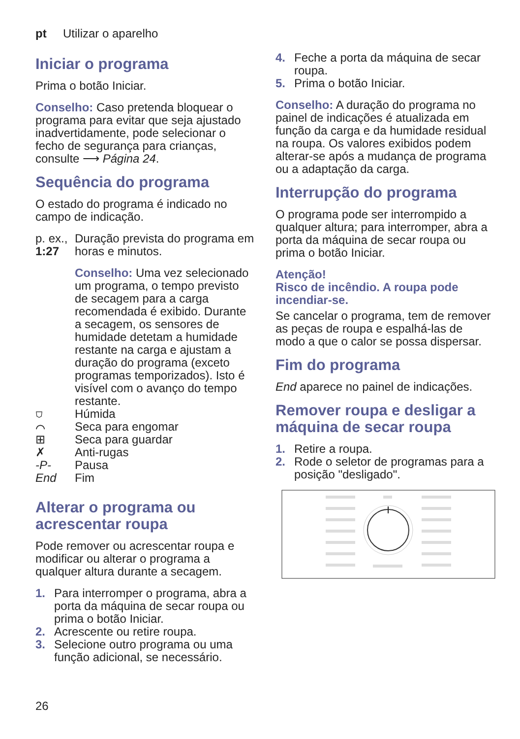pt Utilizar o aparelho
Iniciar o programa
Prima o botão Iniciar.
Conselho: Caso pretenda bloquear o programa para evitar que seja ajustado inadvertidamente, pode selecionar o fecho de segurança para crianças, consulte ⟶ Página 24.
Sequência do programa
O estado do programa é indicado no campo de indicação.
p. ex.,
1:27
Duração prevista do programa em horas e minutos.
Conselho: Uma vez selecionado um programa, o tempo previsto de secagem para a carga recomendada é exibido. Durante a secagem, os sensores de humidade detetam a humidade restante na carga e ajustam a duração do programa (exceto programas temporizados). Isto é visível com o avanço do tempo restante.
⛉ Húmida
⌒ Seca para engomar
⊞ Seca para guardar
✗ Anti-rugas
-P- Pausa
End Fim
Alterar o programa ou acrescentar roupa
Pode remover ou acrescentar roupa e modificar ou alterar o programa a qualquer altura durante a secagem.
1. Para interromper o programa, abra a porta da máquina de secar roupa ou prima o botão Iniciar.
2. Acrescente ou retire roupa.
3. Selecione outro programa ou uma função adicional, se necessário.
4. Feche a porta da máquina de secar roupa.
5. Prima o botão Iniciar.
Conselho: A duração do programa no painel de indicações é atualizada em função da carga e da humidade residual na roupa. Os valores exibidos podem alterar-se após a mudança de programa ou a adaptação da carga.
Interrupção do programa
O programa pode ser interrompido a qualquer altura; para interromper, abra a porta da máquina de secar roupa ou prima o botão Iniciar.
Atenção!
Risco de incêndio. A roupa pode incendiar-se.
Se cancelar o programa, tem de remover as peças de roupa e espalhá-las de modo a que o calor se possa dispersar.
Fim do programa
End aparece no painel de indicações.
Remover roupa e desligar a máquina de secar roupa
1. Retire a roupa.
2. Rode o seletor de programas para a posição "desligado".
26